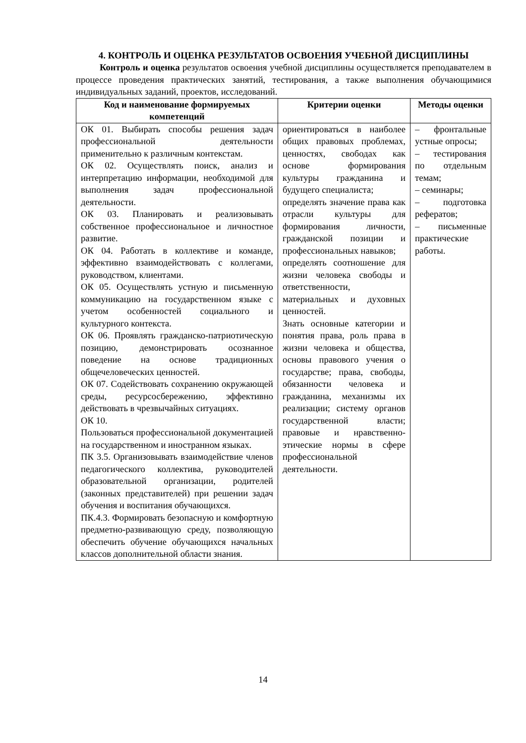4. КОНТРОЛЬ И ОЦЕНКА РЕЗУЛЬТАТОВ ОСВОЕНИЯ УЧЕБНОЙ ДИСЦИПЛИНЫ
Контроль и оценка результатов освоения учебной дисциплины осуществляется преподавателем в процессе проведения практических занятий, тестирования, а также выполнения обучающимися индивидуальных заданий, проектов, исследований.
| Код и наименование формируемых компетенций | Критерии оценки | Методы оценки |
| --- | --- | --- |
| ОК 01. Выбирать способы решения задач профессиональной деятельности применительно к различным контекстам. ОК 02. Осуществлять поиск, анализ и интерпретацию информации, необходимой для выполнения задач профессиональной деятельности. ОК 03. Планировать и реализовывать собственное профессиональное и личностное развитие. ОК 04. Работать в коллективе и команде, эффективно взаимодействовать с коллегами, руководством, клиентами. ОК 05. Осуществлять устную и письменную коммуникацию на государственном языке с учетом особенностей социального и культурного контекста. ОК 06. Проявлять гражданско-патриотическую позицию, демонстрировать осознанное поведение на основе традиционных общечеловеческих ценностей. ОК 07. Содействовать сохранению окружающей среды, ресурсосбережению, эффективно действовать в чрезвычайных ситуациях. ОК 10. Пользоваться профессиональной документацией на государственном и иностранном языках. ПК 3.5. Организовывать взаимодействие членов педагогического коллектива, руководителей образовательной организации, родителей (законных представителей) при решении задач обучения и воспитания обучающихся. ПК.4.3. Формировать безопасную и комфортную предметно-развивающую среду, позволяющую обеспечить обучение обучающихся начальных классов дополнительной области знания. | ориентироваться в наиболее общих правовых проблемах, ценностях, свободах как основе формирования культуры гражданина и будущего специалиста; определять значение права как отрасли культуры для формирования личности, гражданской позиции и профессиональных навыков; определять соотношение для жизни человека свободы и ответственности, материальных и духовных ценностей. Знать основные категории и понятия права, роль права в жизни человека и общества, основы правового учения о государстве; права, свободы, обязанности человека и гражданина, механизмы их реализации; систему органов государственной власти; правовые и нравственно-этические нормы в сфере профессиональной деятельности. | – фронтальные устные опросы; – тестирования по отдельным темам; – семинары; – подготовка рефератов; – письменные практические работы. |
14